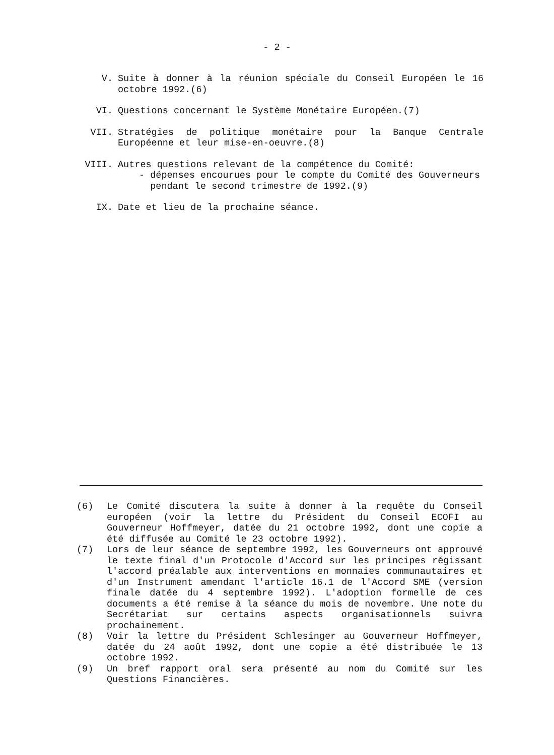- 2 -
V. Suite à donner à la réunion spéciale du Conseil Européen le 16 octobre 1992.(6)
VI. Questions concernant le Système Monétaire Européen.(7)
VII. Stratégies de politique monétaire pour la Banque Centrale Européenne et leur mise-en-oeuvre.(8)
VIII. Autres questions relevant de la compétence du Comité:
- dépenses encourues pour le compte du Comité des Gouverneurs
pendant le second trimestre de 1992.(9)
IX. Date et lieu de la prochaine séance.
(6) Le Comité discutera la suite à donner à la requête du Conseil européen (voir la lettre du Président du Conseil ECOFI au Gouverneur Hoffmeyer, datée du 21 octobre 1992, dont une copie a été diffusée au Comité le 23 octobre 1992).
(7) Lors de leur séance de septembre 1992, les Gouverneurs ont approuvé le texte final d'un Protocole d'Accord sur les principes régissant l'accord préalable aux interventions en monnaies communautaires et d'un Instrument amendant l'article 16.1 de l'Accord SME (version finale datée du 4 septembre 1992). L'adoption formelle de ces documents a été remise à la séance du mois de novembre. Une note du Secrétariat sur certains aspects organisationnels suivra prochainement.
(8) Voir la lettre du Président Schlesinger au Gouverneur Hoffmeyer, datée du 24 août 1992, dont une copie a été distribuée le 13 octobre 1992.
(9) Un bref rapport oral sera présenté au nom du Comité sur les Questions Financières.